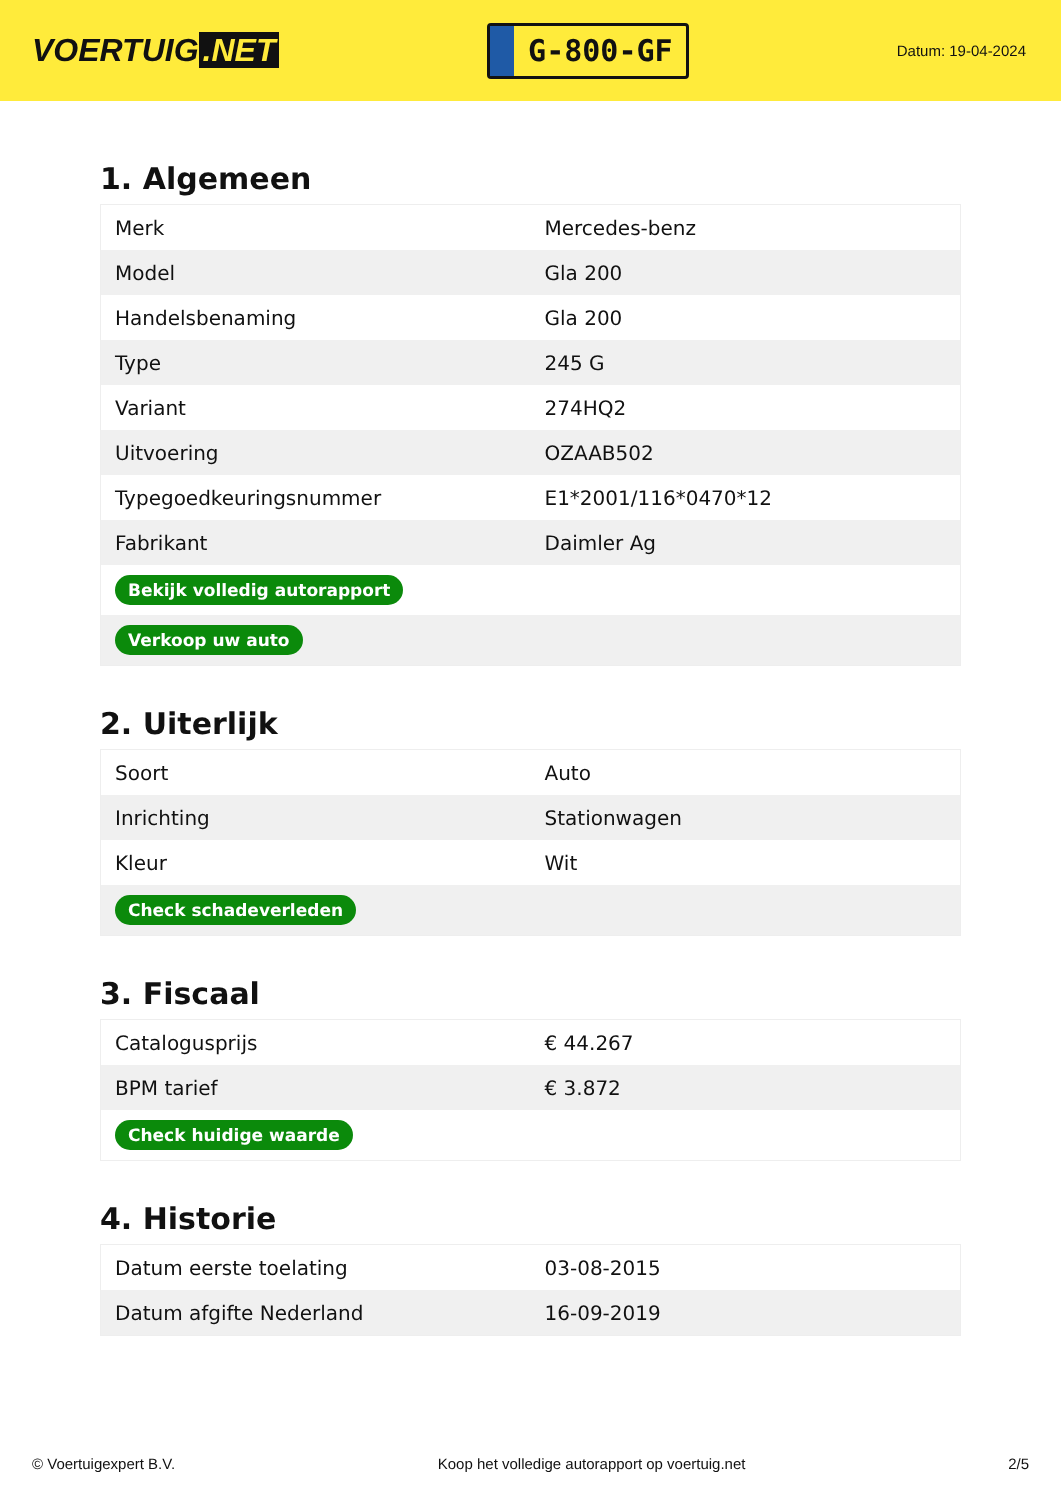VOERTUIG.NET
G-800-GF
Datum: 19-04-2024
1. Algemeen
| Merk | Mercedes-benz |
| Model | Gla 200 |
| Handelsbenaming | Gla 200 |
| Type | 245 G |
| Variant | 274HQ2 |
| Uitvoering | OZAAB502 |
| Typegoedkeuringsnummer | E1*2001/116*0470*12 |
| Fabrikant | Daimler Ag |
| Bekijk volledig autorapport | |
| Verkoop uw auto | |
2. Uiterlijk
| Soort | Auto |
| Inrichting | Stationwagen |
| Kleur | Wit |
| Check schadeverleden | |
3. Fiscaal
| Catalogusprijs | € 44.267 |
| BPM tarief | € 3.872 |
| Check huidige waarde | |
4. Historie
| Datum eerste toelating | 03-08-2015 |
| Datum afgifte Nederland | 16-09-2019 |
© Voertuigexpert B.V. Koop het volledige autorapport op voertuig.net 2/5